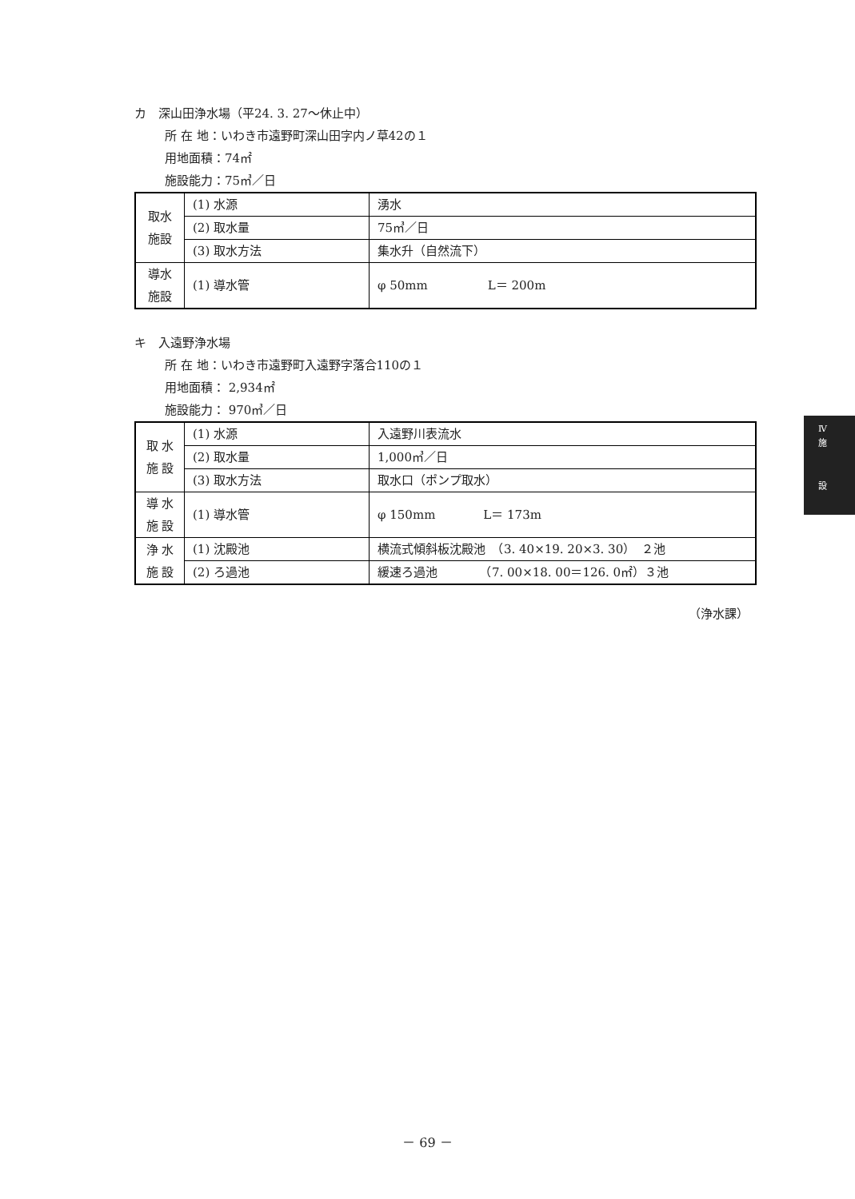カ　深山田浄水場（平24. 3. 27～休止中）
所 在 地：いわき市遠野町深山田字内ノ草42の１
用地面積：74㎡
施設能力：75㎥／日
| 取水 施設 | (1) 水源 | 湧水 |
| | (2) 取水量 | 75㎥／日 |
| | (3) 取水方法 | 集水升（自然流下） |
| 導水 施設 | (1) 導水管 | φ 50mm L＝ 200m |
キ　入遠野浄水場
所 在 地：いわき市遠野町入遠野字落合110の１
用地面積： 2,934㎡
施設能力： 970㎥／日
| 取 水 施 設 | (1) 水源 | 入遠野川表流水 |
| | (2) 取水量 | 1,000㎥／日 |
| | (3) 取水方法 | 取水口（ポンプ取水） |
| 導 水 施 設 | (1) 導水管 | φ 150mm L＝ 173m |
| 浄 水 施 設 | (1) 沈殿池 | 横流式傾斜板沈殿池 （3. 40×19. 20×3. 30） ２池 |
| | (2) ろ過池 | 緩速ろ過池 （7. 00×18. 00＝126. 0㎡）３池 |
（浄水課）
Ⅳ
施
設
－ 69 －